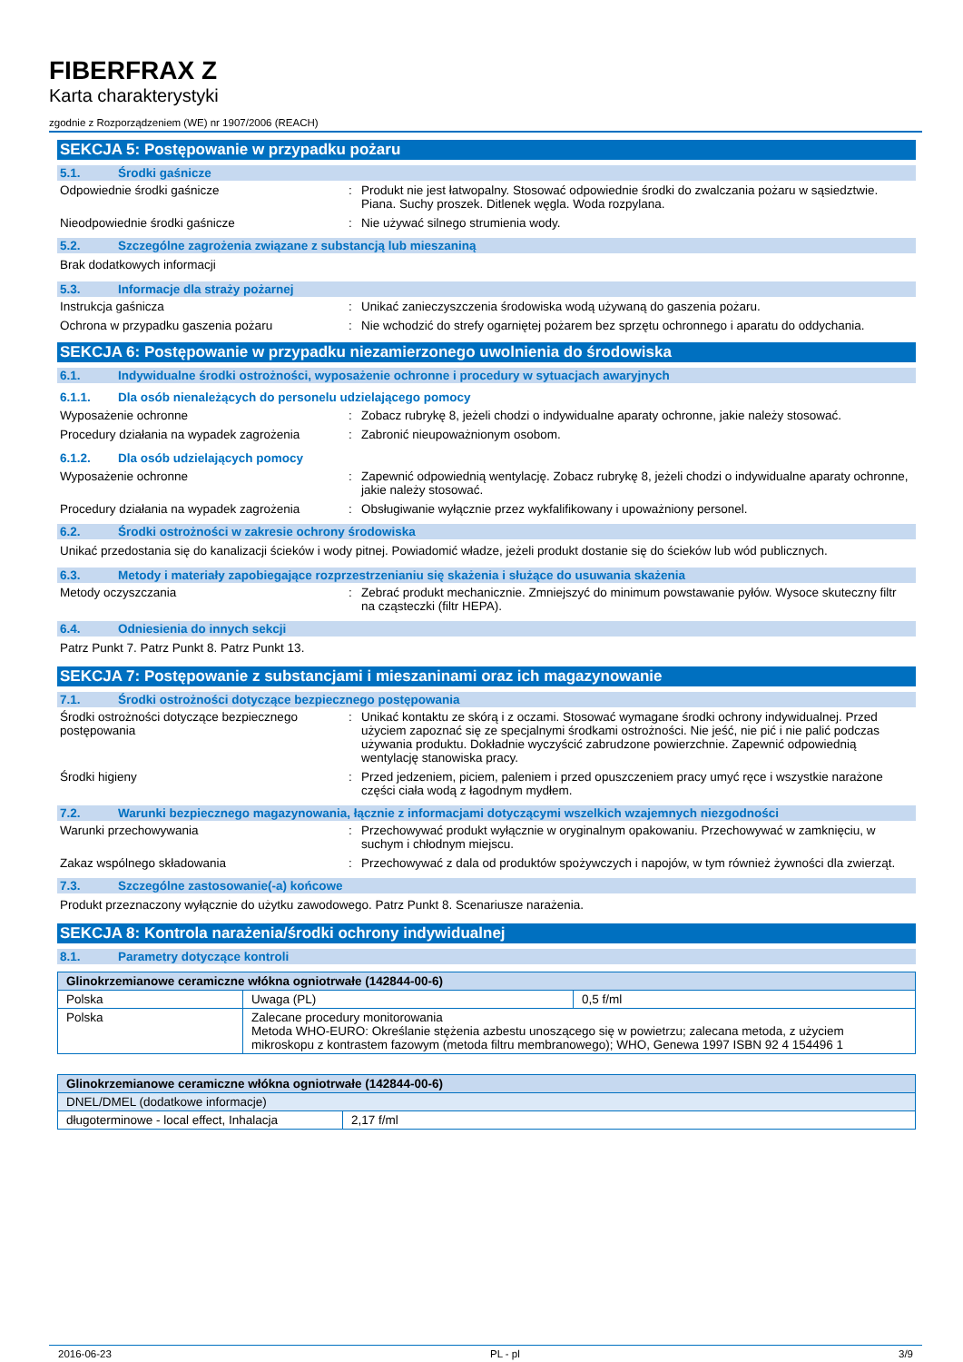FIBERFRAX Z
Karta charakterystyki
zgodnie z Rozporządzeniem (WE) nr 1907/2006 (REACH)
SEKCJA 5: Postępowanie w przypadku pożaru
5.1. Środki gaśnicze
Odpowiednie środki gaśnicze : Produkt nie jest łatwopalny. Stosować odpowiednie środki do zwalczania pożaru w sąsiedztwie. Piana. Suchy proszek. Ditlenek węgla. Woda rozpylana.
Nieodpowiednie środki gaśnicze : Nie używać silnego strumienia wody.
5.2. Szczególne zagrożenia związane z substancją lub mieszaniną
Brak dodatkowych informacji
5.3. Informacje dla straży pożarnej
Instrukcja gaśnicza : Unikać zanieczyszczenia środowiska wodą używaną do gaszenia pożaru.
Ochrona w przypadku gaszenia pożaru : Nie wchodzić do strefy ogarniętej pożarem bez sprzętu ochronnego i aparatu do oddychania.
SEKCJA 6: Postępowanie w przypadku niezamierzonego uwolnienia do środowiska
6.1. Indywidualne środki ostrożności, wyposażenie ochronne i procedury w sytuacjach awaryjnych
6.1.1. Dla osób nienależących do personelu udzielającego pomocy
Wyposażenie ochronne : Zobacz rubrykę 8, jeżeli chodzi o indywidualne aparaty ochronne, jakie należy stosować.
Procedury działania na wypadek zagrożenia
: Zabronić nieupoważnionym osobom.
6.1.2. Dla osób udzielających pomocy
Wyposażenie ochronne : Zapewnić odpowiednią wentylację. Zobacz rubrykę 8, jeżeli chodzi o indywidualne aparaty ochronne, jakie należy stosować.
Procedury działania na wypadek zagrożenia
: Obsługiwanie wyłącznie przez wykfalifikowany i upoważniony personel.
6.2. Środki ostrożności w zakresie ochrony środowiska
Unikać przedostania się do kanalizacji ścieków i wody pitnej. Powiadomić władze, jeżeli produkt dostanie się do ścieków lub wód publicznych.
6.3. Metody i materiały zapobiegające rozprzestrzenianiu się skażenia i służące do usuwania skażenia
Metody oczyszczania : Zebrać produkt mechanicznie. Zmniejszyć do minimum powstawanie pyłów. Wysoce skuteczny filtr na cząsteczki (filtr HEPA).
6.4. Odniesienia do innych sekcji
Patrz Punkt 7. Patrz Punkt 8. Patrz Punkt 13.
SEKCJA 7: Postępowanie z substancjami i mieszaninami oraz ich magazynowanie
7.1. Środki ostrożności dotyczące bezpiecznego postępowania
Środki ostrożności dotyczące bezpiecznego postępowania
: Unikać kontaktu ze skórą i z oczami. Stosować wymagane środki ochrony indywidualnej. Przed użyciem zapoznać się ze specjalnymi środkami ostrożności. Nie jeść, nie pić i nie palić podczas używania produktu. Dokładnie wyczyścić zabrudzone powierzchnie. Zapewnić odpowiednią wentylację stanowiska pracy.
Środki higieny : Przed jedzeniem, piciem, paleniem i przed opuszczeniem pracy umyć ręce i wszystkie narażone części ciała wodą z łagodnym mydłem.
7.2. Warunki bezpiecznego magazynowania, łącznie z informacjami dotyczącymi wszelkich wzajemnych niezgodności
Warunki przechowywania : Przechowywać produkt wyłącznie w oryginalnym opakowaniu. Przechowywać w zamknięciu, w suchym i chłodnym miejscu.
Zakaz wspólnego składowania : Przechowywać z dala od produktów spożywczych i napojów, w tym również żywności dla zwierząt.
7.3. Szczególne zastosowanie(-a) końcowe
Produkt przeznaczony wyłącznie do użytku zawodowego. Patrz Punkt 8. Scenariusze narażenia.
SEKCJA 8: Kontrola narażenia/środki ochrony indywidualnej
8.1. Parametry dotyczące kontroli
| Glinokrzemianowe ceramiczne włókna ogniotrwałe (142844-00-6) | | |
| --- | --- | --- |
| Polska | Uwaga (PL) | 0,5 f/ml |
| Polska | Zalecane procedury monitorowania Metoda WHO-EURO: Określanie stężenia azbestu unoszącego się w powietrzu; zalecana metoda, z użyciem mikroskopu z kontrastem fazowym (metoda filtru membranowego); WHO, Genewa 1997 ISBN 92 4 154496 1 | |
| Glinokrzemianowe ceramiczne włókna ogniotrwałe (142844-00-6) | |
| --- | --- |
| DNEL/DMEL (dodatkowe informacje) | |
| długoterminowe - local effect, Inhalacja | 2,17 f/ml |
2016-06-23 PL - pl 3/9